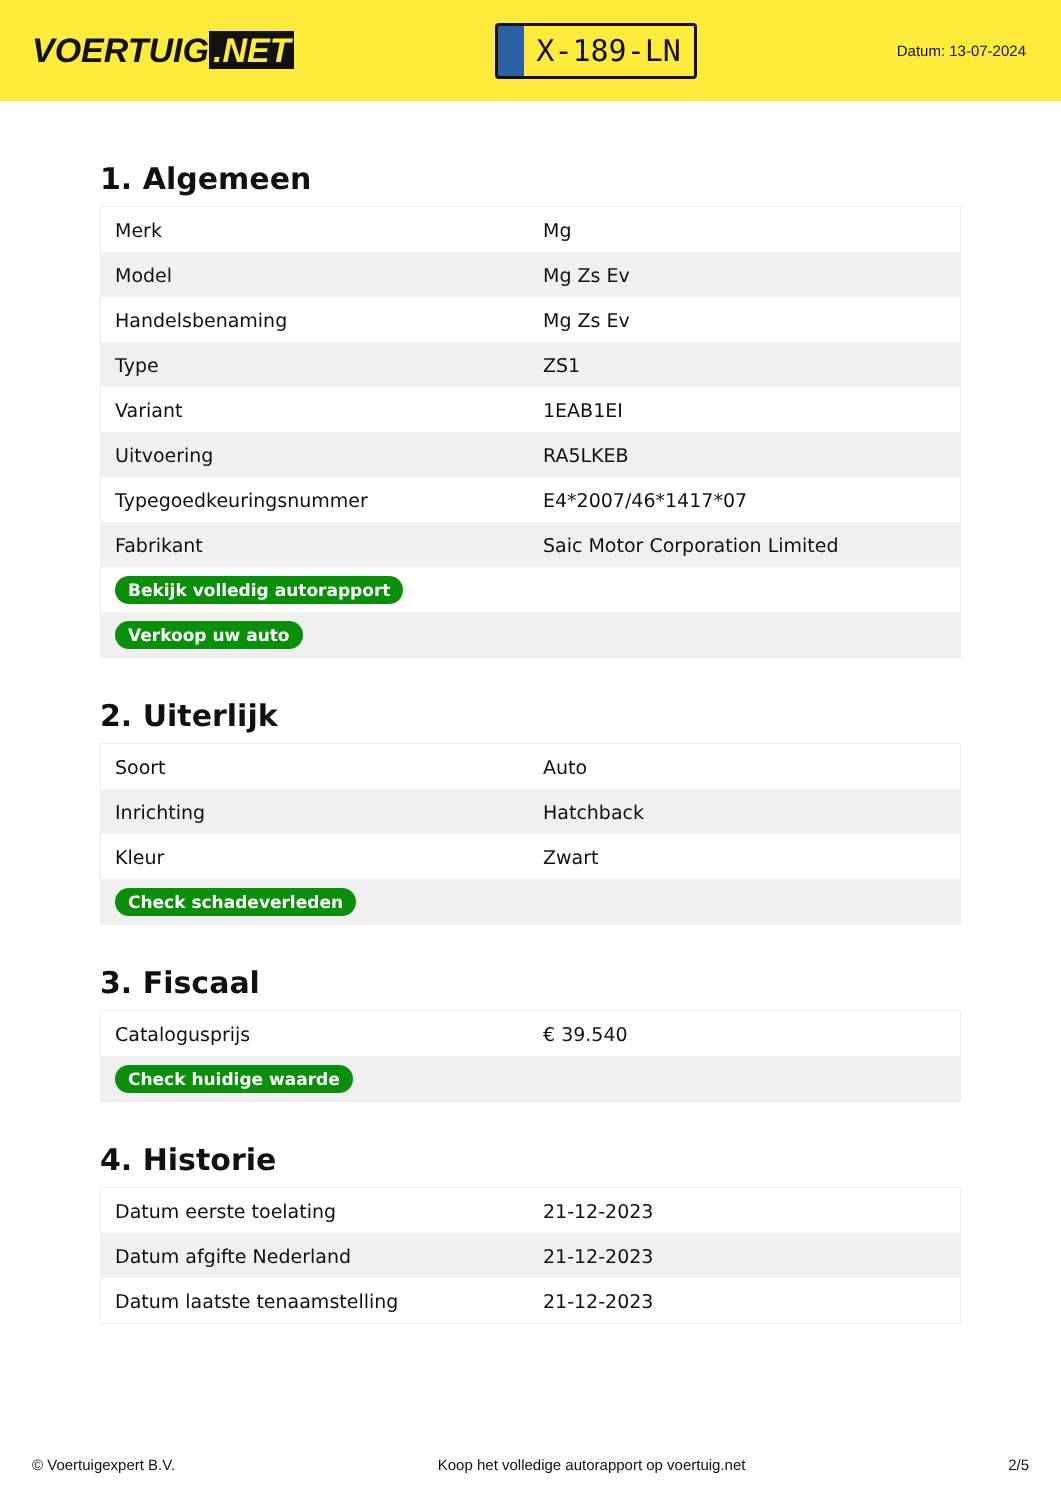VOERTUIG.NET
X-189-LN
Datum: 13-07-2024
1. Algemeen
| Merk | Mg |
| Model | Mg Zs Ev |
| Handelsbenaming | Mg Zs Ev |
| Type | ZS1 |
| Variant | 1EAB1EI |
| Uitvoering | RA5LKEB |
| Typegoedkeuringsnummer | E4*2007/46*1417*07 |
| Fabrikant | Saic Motor Corporation Limited |
| Bekijk volledig autorapport | |
| Verkoop uw auto | |
2. Uiterlijk
| Soort | Auto |
| Inrichting | Hatchback |
| Kleur | Zwart |
| Check schadeverleden | |
3. Fiscaal
| Catalogusprijs | € 39.540 |
| Check huidige waarde | |
4. Historie
| Datum eerste toelating | 21-12-2023 |
| Datum afgifte Nederland | 21-12-2023 |
| Datum laatste tenaamstelling | 21-12-2023 |
© Voertuigexpert B.V. Koop het volledige autorapport op voertuig.net 2/5